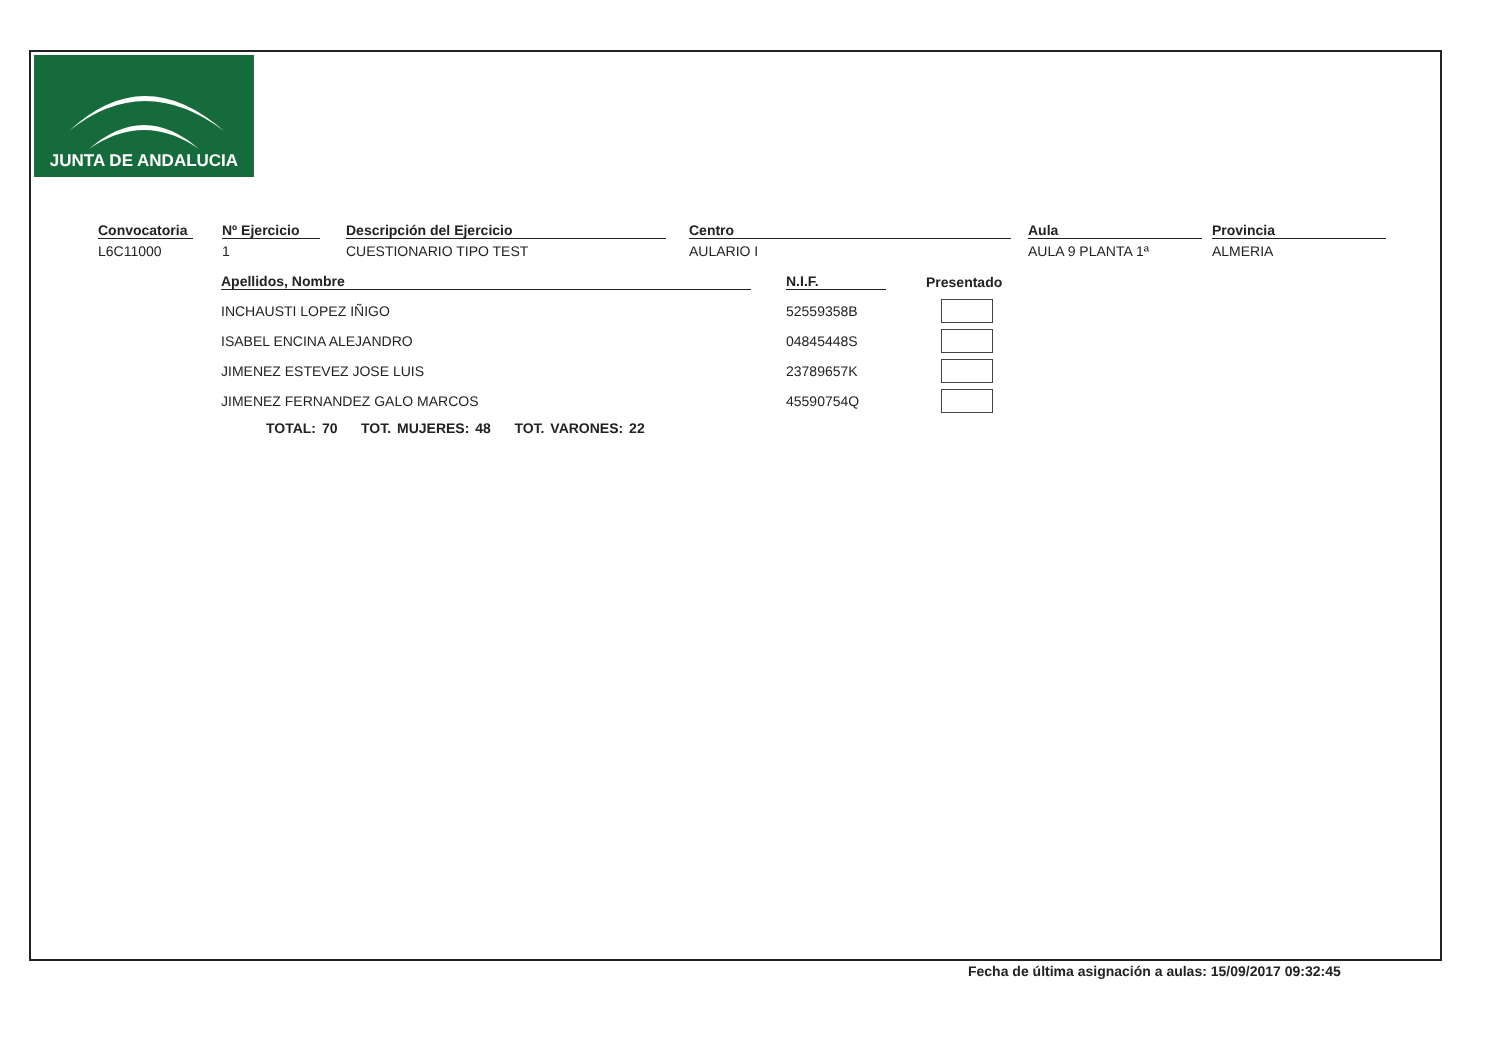JUNTA DE ANDALUCIA
Convocatoria
L6C11000
Nº Ejercicio
1
Descripción del Ejercicio
CUESTIONARIO TIPO TEST
Centro
AULARIO I
Aula
AULA 9 PLANTA 1ª
Provincia
ALMERIA
| Apellidos, Nombre | N.I.F. | Presentado |
| --- | --- | --- |
| INCHAUSTI LOPEZ IÑIGO | 52559358B | |
| ISABEL ENCINA ALEJANDRO | 04845448S | |
| JIMENEZ ESTEVEZ JOSE LUIS | 23789657K | |
| JIMENEZ FERNANDEZ GALO MARCOS | 45590754Q | |
TOTAL: 70 TOT. MUJERES: 48 TOT. VARONES: 22
Fecha de última asignación a aulas: 15/09/2017 09:32:45